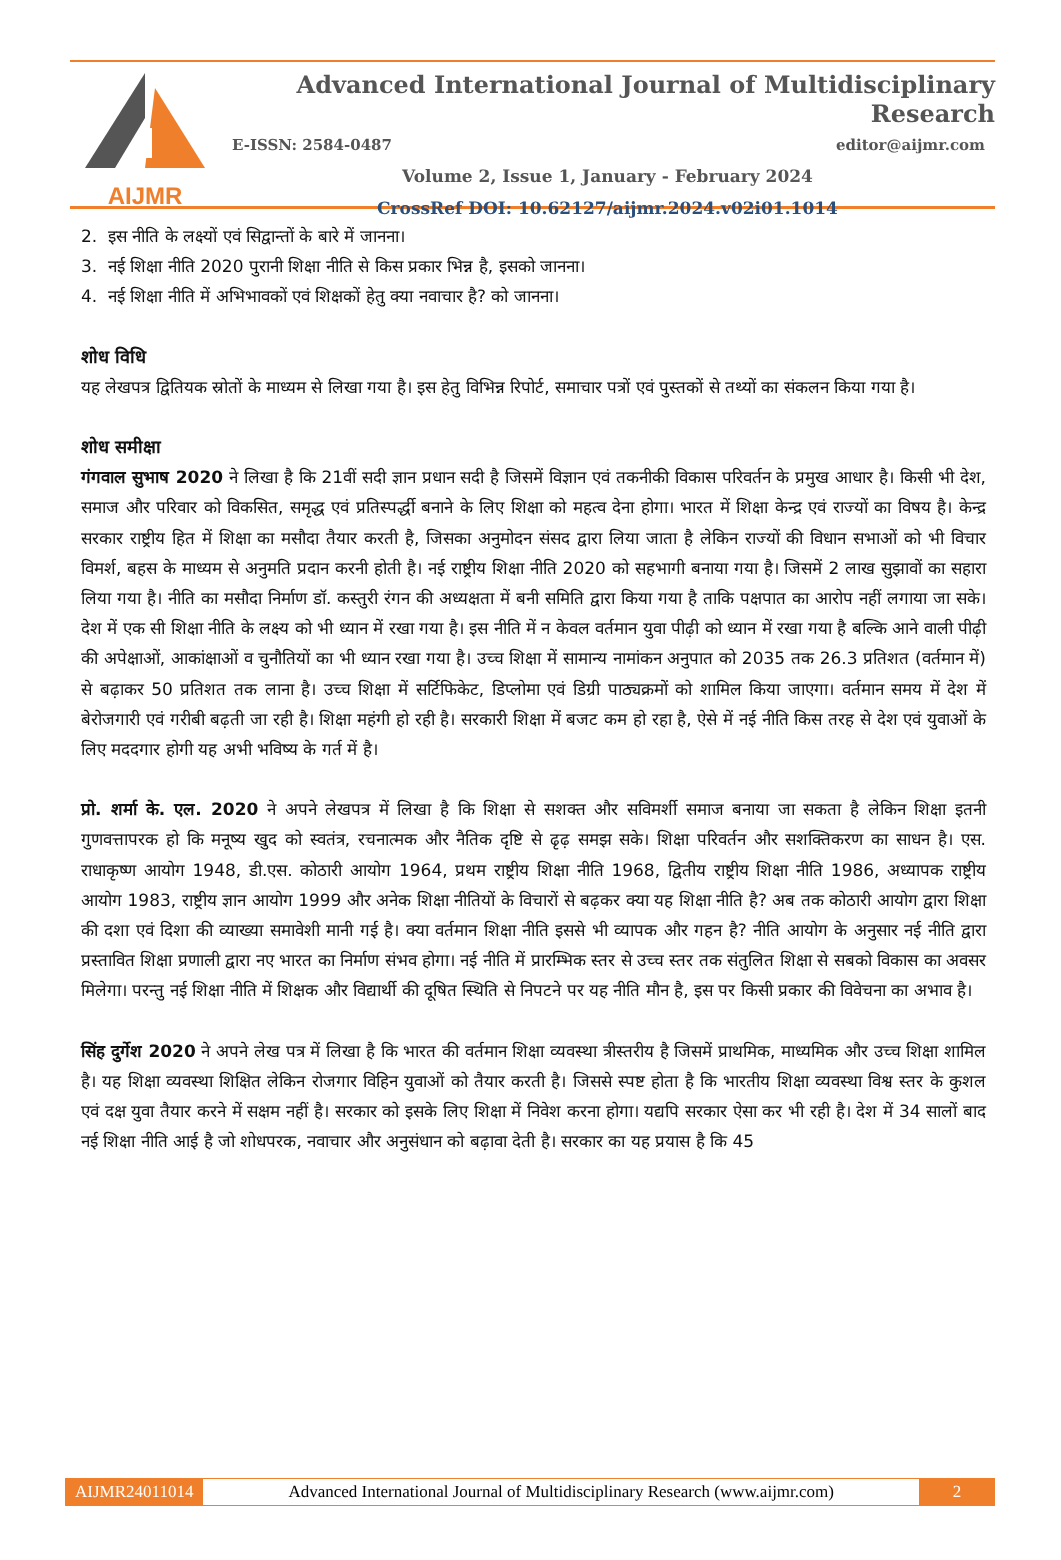AIJMR Advanced International Journal of Multidisciplinary Research
E-ISSN: 2584-0487 editor@aijmr.com
Volume 2, Issue 1, January - February 2024
CrossRef DOI: 10.62127/aijmr.2024.v02i01.1014
2. इस नीति के लक्ष्यों एवं सिद्वान्तों के बारे में जानना।
3. नई शिक्षा नीति 2020 पुरानी शिक्षा नीति से किस प्रकार भिन्न है, इसको जानना।
4. नई शिक्षा नीति में अभिभावकों एवं शिक्षकों हेतु क्या नवाचार है? को जानना।
शोध विधि
यह लेखपत्र द्वितियक स्रोतों के माध्यम से लिखा गया है। इस हेतु विभिन्न रिपोर्ट, समाचार पत्रों एवं पुस्तकों से तथ्यों का संकलन किया गया है।
शोध समीक्षा
गंगवाल सुभाष 2020 ने लिखा है कि 21वीं सदी ज्ञान प्रधान सदी है जिसमें विज्ञान एवं तकनीकी विकास परिवर्तन के प्रमुख आधार है। किसी भी देश, समाज और परिवार को विकसित, समृद्ध एवं प्रतिस्पर्द्धी बनाने के लिए शिक्षा को महत्व देना होगा। भारत में शिक्षा केन्द्र एवं राज्यों का विषय है। केन्द्र सरकार राष्ट्रीय हित में शिक्षा का मसौदा तैयार करती है, जिसका अनुमोदन संसद द्वारा लिया जाता है लेकिन राज्यों की विधान सभाओं को भी विचार विमर्श, बहस के माध्यम से अनुमति प्रदान करनी होती है। नई राष्ट्रीय शिक्षा नीति 2020 को सहभागी बनाया गया है। जिसमें 2 लाख सुझावों का सहारा लिया गया है। नीति का मसौदा निर्माण डॉ. कस्तुरी रंगन की अध्यक्षता में बनी समिति द्वारा किया गया है ताकि पक्षपात का आरोप नहीं लगाया जा सके। देश में एक सी शिक्षा नीति के लक्ष्य को भी ध्यान में रखा गया है। इस नीति में न केवल वर्तमान युवा पीढ़ी को ध्यान में रखा गया है बल्कि आने वाली पीढ़ी की अपेक्षाओं, आकांक्षाओं व चुनौतियों का भी ध्यान रखा गया है। उच्च शिक्षा में सामान्य नामांकन अनुपात को 2035 तक 26.3 प्रतिशत (वर्तमान में) से बढ़ाकर 50 प्रतिशत तक लाना है। उच्च शिक्षा में सर्टिफिकेट, डिप्लोमा एवं डिग्री पाठ्यक्रमों को शामिल किया जाएगा। वर्तमान समय में देश में बेरोजगारी एवं गरीबी बढ़ती जा रही है। शिक्षा महंगी हो रही है। सरकारी शिक्षा में बजट कम हो रहा है, ऐसे में नई नीति किस तरह से देश एवं युवाओं के लिए मददगार होगी यह अभी भविष्य के गर्त में है।
प्रो. शर्मा के. एल. 2020 ने अपने लेखपत्र में लिखा है कि शिक्षा से सशक्त और सविमर्शी समाज बनाया जा सकता है लेकिन शिक्षा इतनी गुणवत्तापरक हो कि मनूष्य खुद को स्वतंत्र, रचनात्मक और नैतिक दृष्टि से ढृढ़ समझ सके। शिक्षा परिवर्तन और सशक्तिकरण का साधन है। एस. राधाकृष्ण आयोग 1948, डी.एस. कोठारी आयोग 1964, प्रथम राष्ट्रीय शिक्षा नीति 1968, द्वितीय राष्ट्रीय शिक्षा नीति 1986, अध्यापक राष्ट्रीय आयोग 1983, राष्ट्रीय ज्ञान आयोग 1999 और अनेक शिक्षा नीतियों के विचारों से बढ़कर क्या यह शिक्षा नीति है? अब तक कोठारी आयोग द्वारा शिक्षा की दशा एवं दिशा की व्याख्या समावेशी मानी गई है। क्या वर्तमान शिक्षा नीति इससे भी व्यापक और गहन है? नीति आयोग के अनुसार नई नीति द्वारा प्रस्तावित शिक्षा प्रणाली द्वारा नए भारत का निर्माण संभव होगा। नई नीति में प्रारम्भिक स्तर से उच्च स्तर तक संतुलित शिक्षा से सबको विकास का अवसर मिलेगा। परन्तु नई शिक्षा नीति में शिक्षक और विद्यार्थी की दूषित स्थिति से निपटने पर यह नीति मौन है, इस पर किसी प्रकार की विवेचना का अभाव है।
सिंह दुर्गेश 2020 ने अपने लेख पत्र में लिखा है कि भारत की वर्तमान शिक्षा व्यवस्था त्रीस्तरीय है जिसमें प्राथमिक, माध्यमिक और उच्च शिक्षा शामिल है। यह शिक्षा व्यवस्था शिक्षित लेकिन रोजगार विहिन युवाओं को तैयार करती है। जिससे स्पष्ट होता है कि भारतीय शिक्षा व्यवस्था विश्व स्तर के कुशल एवं दक्ष युवा तैयार करने में सक्षम नहीं है। सरकार को इसके लिए शिक्षा में निवेश करना होगा। यद्यपि सरकार ऐसा कर भी रही है। देश में 34 सालों बाद नई शिक्षा नीति आई है जो शोधपरक, नवाचार और अनुसंधान को बढ़ावा देती है। सरकार का यह प्रयास है कि 45
AIJMR24011014 Advanced International Journal of Multidisciplinary Research (www.aijmr.com) 2